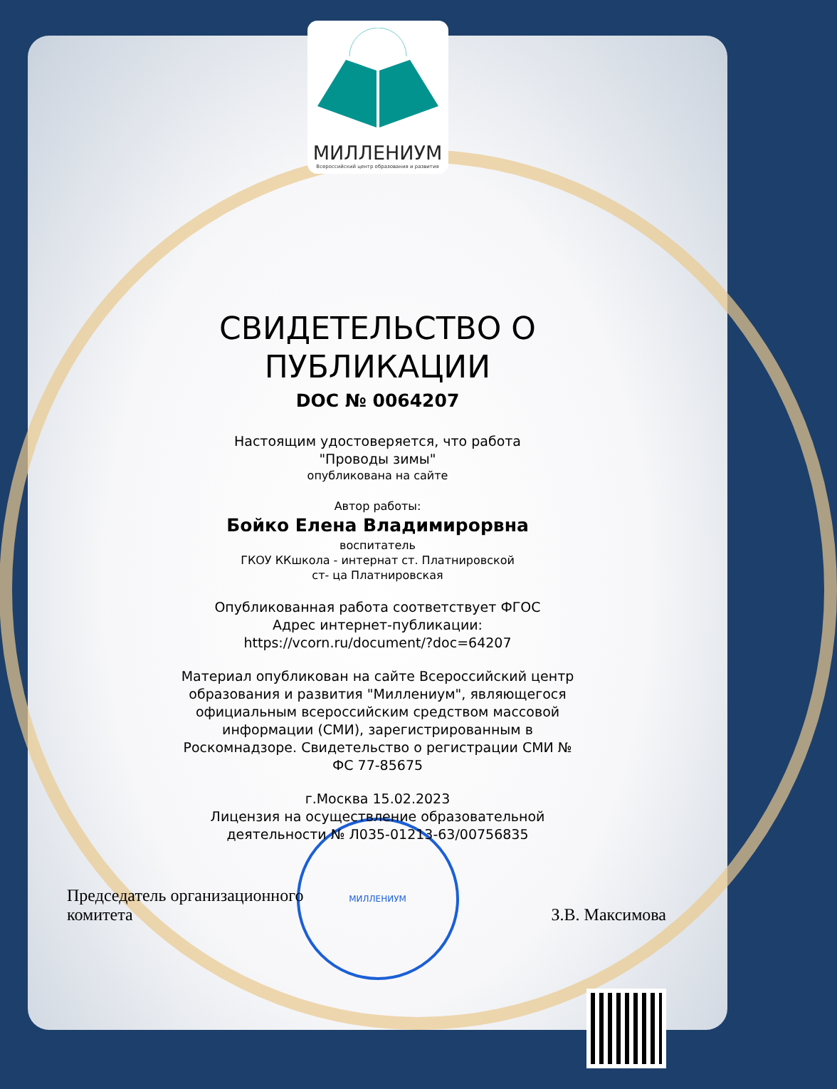МИЛЛЕНИУМ
Всероссийский центр образования и развития
СВИДЕТЕЛЬСТВО О
ПУБЛИКАЦИИ
DOC № 0064207
Настоящим удостоверяется, что работа
"Проводы зимы"
опубликована на сайте
Автор работы:
Бойко Елена Владимирорвна
воспитатель
ГКОУ ККшкола - интернат ст. Платнировской
ст- ца Платнировская
Опубликованная работа соответствует ФГОС
Адрес интернет-публикации:
https://vcorn.ru/document/?doc=64207
Материал опубликован на сайте Всероссийский центр
образования и развития "Миллениум", являющегося
официальным всероссийским средством массовой
информации (СМИ), зарегистрированным в
Роскомнадзоре. Свидетельство о регистрации СМИ №
ФС 77-85675
г.Москва 15.02.2023
Лицензия на осуществление образовательной
деятельности № Л035-01213-63/00756835
Председатель организационного
комитета
З.В. Максимова
МИЛЛЕНИУМ